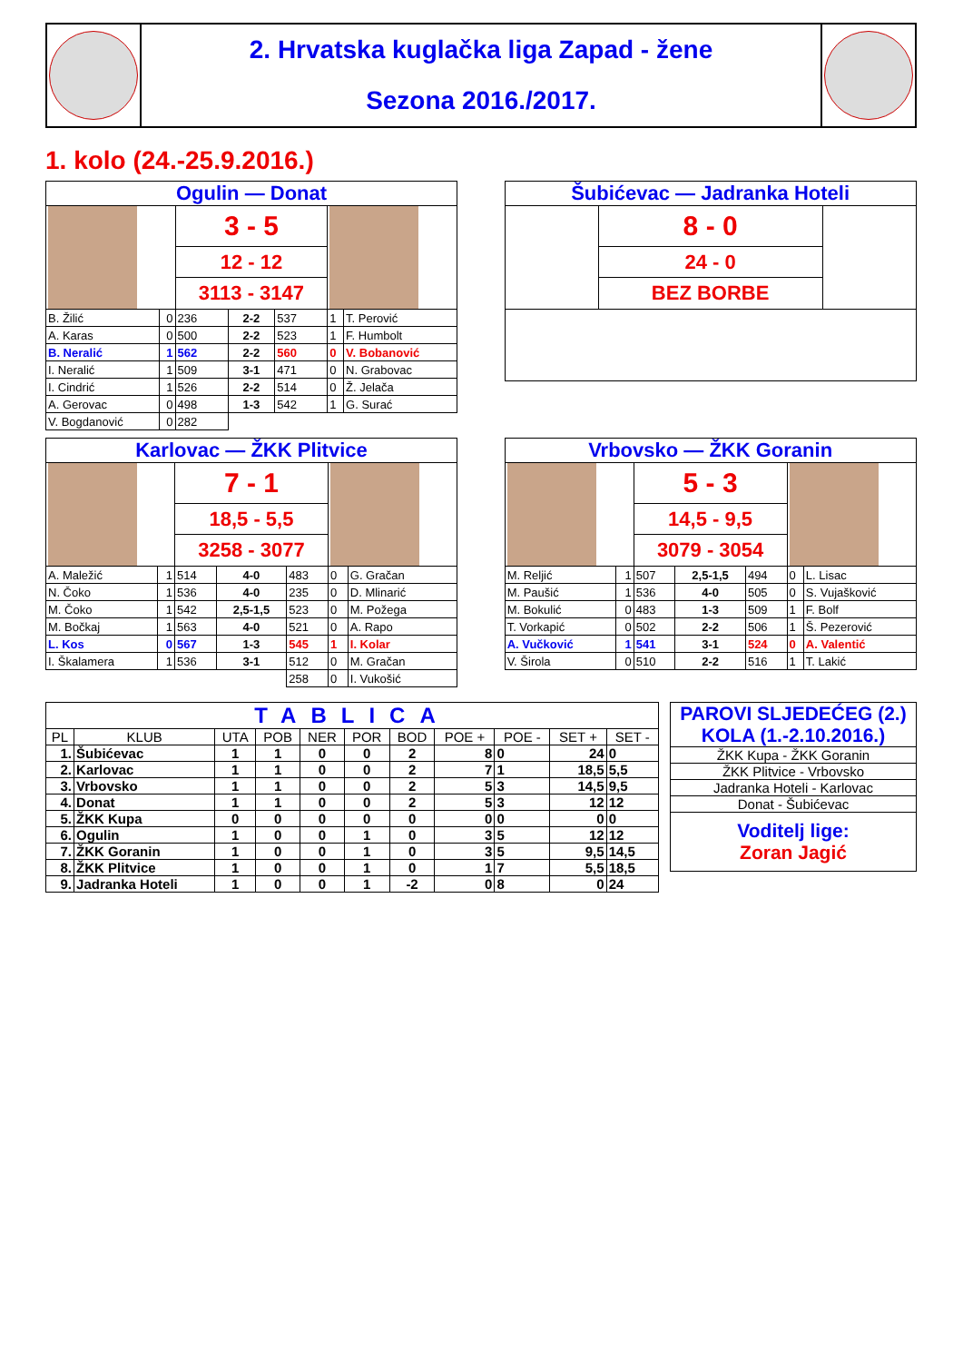| | 2. Hrvatska kuglačka liga Zapad - žene Sezona 2016./2017. | |
1. kolo (24.-25.9.2016.)
| Ogulin — Donat | | | | | | |
| | | 3 - 5 | | | | |
| | | 12 - 12 | | | | |
| | | 3113 - 3147 | | | | |
| B. Žilić | 0 | 236 | 2-2 | 537 | 1 | T. Perović |
| A. Karas | 0 | 500 | 2-2 | 523 | 1 | F. Humbolt |
| B. Neralić | 1 | 562 | 2-2 | 560 | 0 | V. Bobanović |
| I. Neralić | 1 | 509 | 3-1 | 471 | 0 | N. Grabovac |
| I. Cindrić | 1 | 526 | 2-2 | 514 | 0 | Ž. Jelača |
| A. Gerovac | 0 | 498 | 1-3 | 542 | 1 | G. Surać |
| V. Bogdanović | 0 | 282 | | | | |
| Šubićevac — Jadranka Hoteli | | |
| | 8 - 0 | |
| | 24 - 0 | |
| | BEZ BORBE | |
| Karlovac — ŽKK Plitvice | | | | | | |
| | | 7 - 1 | | | | |
| | | 18,5 - 5,5 | | | | |
| | | 3258 - 3077 | | | | |
| A. Maležić | 1 | 514 | 4-0 | 483 | 0 | G. Gračan |
| N. Čoko | 1 | 536 | 4-0 | 235 | 0 | D. Mlinarić |
| M. Čoko | 1 | 542 | 2,5-1,5 | 523 | 0 | M. Požega |
| M. Bočkaj | 1 | 563 | 4-0 | 521 | 0 | A. Rapo |
| L. Kos | 0 | 567 | 1-3 | 545 | 1 | I. Kolar |
| I. Škalamera | 1 | 536 | 3-1 | 512 | 0 | M. Gračan |
| | | | | 258 | 0 | I. Vukošić |
| Vrbovsko — ŽKK Goranin | | | | | | |
| | | 5 - 3 | | | | |
| | | 14,5 - 9,5 | | | | |
| | | 3079 - 3054 | | | | |
| M. Reljić | 1 | 507 | 2,5-1,5 | 494 | 0 | L. Lisac |
| M. Paušić | 1 | 536 | 4-0 | 505 | 0 | S. Vujašković |
| M. Bokulić | 0 | 483 | 1-3 | 509 | 1 | F. Bolf |
| T. Vorkapić | 0 | 502 | 2-2 | 506 | 1 | Š. Pezerović |
| A. Vučković | 1 | 541 | 3-1 | 524 | 0 | A. Valentić |
| V. Širola | 0 | 510 | 2-2 | 516 | 1 | T. Lakić |
| TABLICA | | | | | | | | | | |
| PL | KLUB | UTA | POB | NER | POR | BOD | POE + | POE - | SET + | SET - |
| 1. | Šubićevac | 1 | 1 | 0 | 0 | 2 | 8 | 0 | 24 | 0 |
| 2. | Karlovac | 1 | 1 | 0 | 0 | 2 | 7 | 1 | 18,5 | 5,5 |
| 3. | Vrbovsko | 1 | 1 | 0 | 0 | 2 | 5 | 3 | 14,5 | 9,5 |
| 4. | Donat | 1 | 1 | 0 | 0 | 2 | 5 | 3 | 12 | 12 |
| 5. | ŽKK Kupa | 0 | 0 | 0 | 0 | 0 | 0 | 0 | 0 | 0 |
| 6. | Ogulin | 1 | 0 | 0 | 1 | 0 | 3 | 5 | 12 | 12 |
| 7. | ŽKK Goranin | 1 | 0 | 0 | 1 | 0 | 3 | 5 | 9,5 | 14,5 |
| 8. | ŽKK Plitvice | 1 | 0 | 0 | 1 | 0 | 1 | 7 | 5,5 | 18,5 |
| 9. | Jadranka Hoteli | 1 | 0 | 0 | 1 | -2 | 0 | 8 | 0 | 24 |
| PAROVI SLJEDEĆEG (2.) KOLA (1.-2.10.2016.) |
| ŽKK Kupa - ŽKK Goranin |
| ŽKK Plitvice - Vrbovsko |
| Jadranka Hoteli - Karlovac |
| Donat - Šubićevac |
| Voditelj lige: Zoran Jagić |